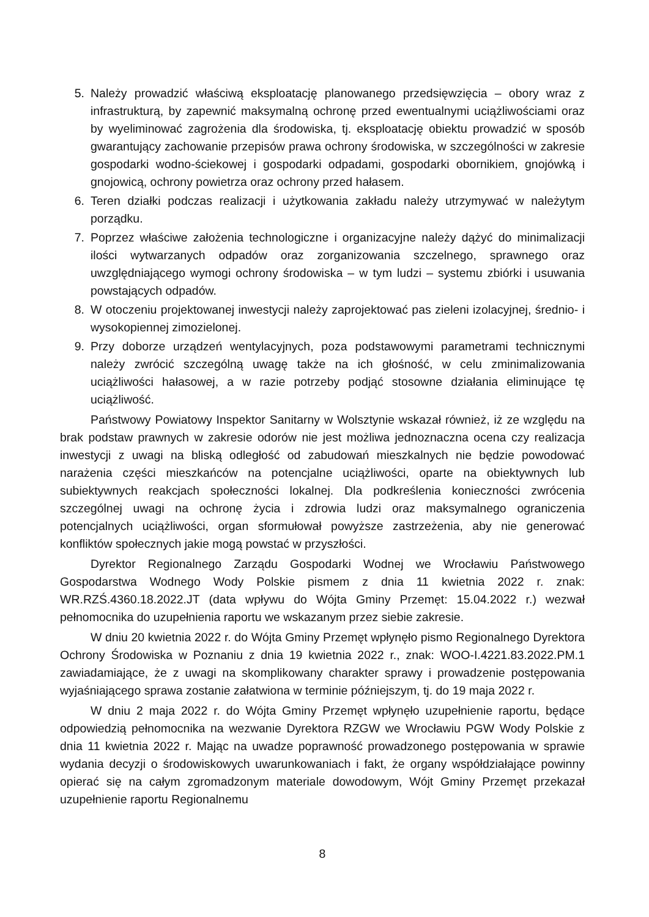5. Należy prowadzić właściwą eksploatację planowanego przedsięwzięcia – obory wraz z infrastrukturą, by zapewnić maksymalną ochronę przed ewentualnymi uciążliwościami oraz by wyeliminować zagrożenia dla środowiska, tj. eksploatację obiektu prowadzić w sposób gwarantujący zachowanie przepisów prawa ochrony środowiska, w szczególności w zakresie gospodarki wodno-ściekowej i gospodarki odpadami, gospodarki obornikiem, gnojówką i gnojowicą, ochrony powietrza oraz ochrony przed hałasem.
6. Teren działki podczas realizacji i użytkowania zakładu należy utrzymywać w należytym porządku.
7. Poprzez właściwe założenia technologiczne i organizacyjne należy dążyć do minimalizacji ilości wytwarzanych odpadów oraz zorganizowania szczelnego, sprawnego oraz uwzględniającego wymogi ochrony środowiska – w tym ludzi – systemu zbiórki i usuwania powstających odpadów.
8. W otoczeniu projektowanej inwestycji należy zaprojektować pas zieleni izolacyjnej, średnio- i wysokopiennej zimozielonej.
9. Przy doborze urządzeń wentylacyjnych, poza podstawowymi parametrami technicznymi należy zwrócić szczególną uwagę także na ich głośność, w celu zminimalizowania uciążliwości hałasowej, a w razie potrzeby podjąć stosowne działania eliminujące tę uciążliwość.
Państwowy Powiatowy Inspektor Sanitarny w Wolsztynie wskazał również, iż ze względu na brak podstaw prawnych w zakresie odorów nie jest możliwa jednoznaczna ocena czy realizacja inwestycji z uwagi na bliską odległość od zabudowań mieszkalnych nie będzie powodować narażenia części mieszkańców na potencjalne uciążliwości, oparte na obiektywnych lub subiektywnych reakcjach społeczności lokalnej. Dla podkreślenia konieczności zwrócenia szczególnej uwagi na ochronę życia i zdrowia ludzi oraz maksymalnego ograniczenia potencjalnych uciążliwości, organ sformułował powyższe zastrzeżenia, aby nie generować konfliktów społecznych jakie mogą powstać w przyszłości.
Dyrektor Regionalnego Zarządu Gospodarki Wodnej we Wrocławiu Państwowego Gospodarstwa Wodnego Wody Polskie pismem z dnia 11 kwietnia 2022 r. znak: WR.RZŚ.4360.18.2022.JT (data wpływu do Wójta Gminy Przemęt: 15.04.2022 r.) wezwał pełnomocnika do uzupełnienia raportu we wskazanym przez siebie zakresie.
W dniu 20 kwietnia 2022 r. do Wójta Gminy Przemęt wpłynęło pismo Regionalnego Dyrektora Ochrony Środowiska w Poznaniu z dnia 19 kwietnia 2022 r., znak: WOO-I.4221.83.2022.PM.1 zawiadamiające, że z uwagi na skomplikowany charakter sprawy i prowadzenie postępowania wyjaśniającego sprawa zostanie załatwiona w terminie późniejszym, tj. do 19 maja 2022 r.
W dniu 2 maja 2022 r. do Wójta Gminy Przemęt wpłynęło uzupełnienie raportu, będące odpowiedzią pełnomocnika na wezwanie Dyrektora RZGW we Wrocławiu PGW Wody Polskie z dnia 11 kwietnia 2022 r. Mając na uwadze poprawność prowadzonego postępowania w sprawie wydania decyzji o środowiskowych uwarunkowaniach i fakt, że organy współdziałające powinny opierać się na całym zgromadzonym materiale dowodowym, Wójt Gminy Przemęt przekazał uzupełnienie raportu Regionalnemu
8